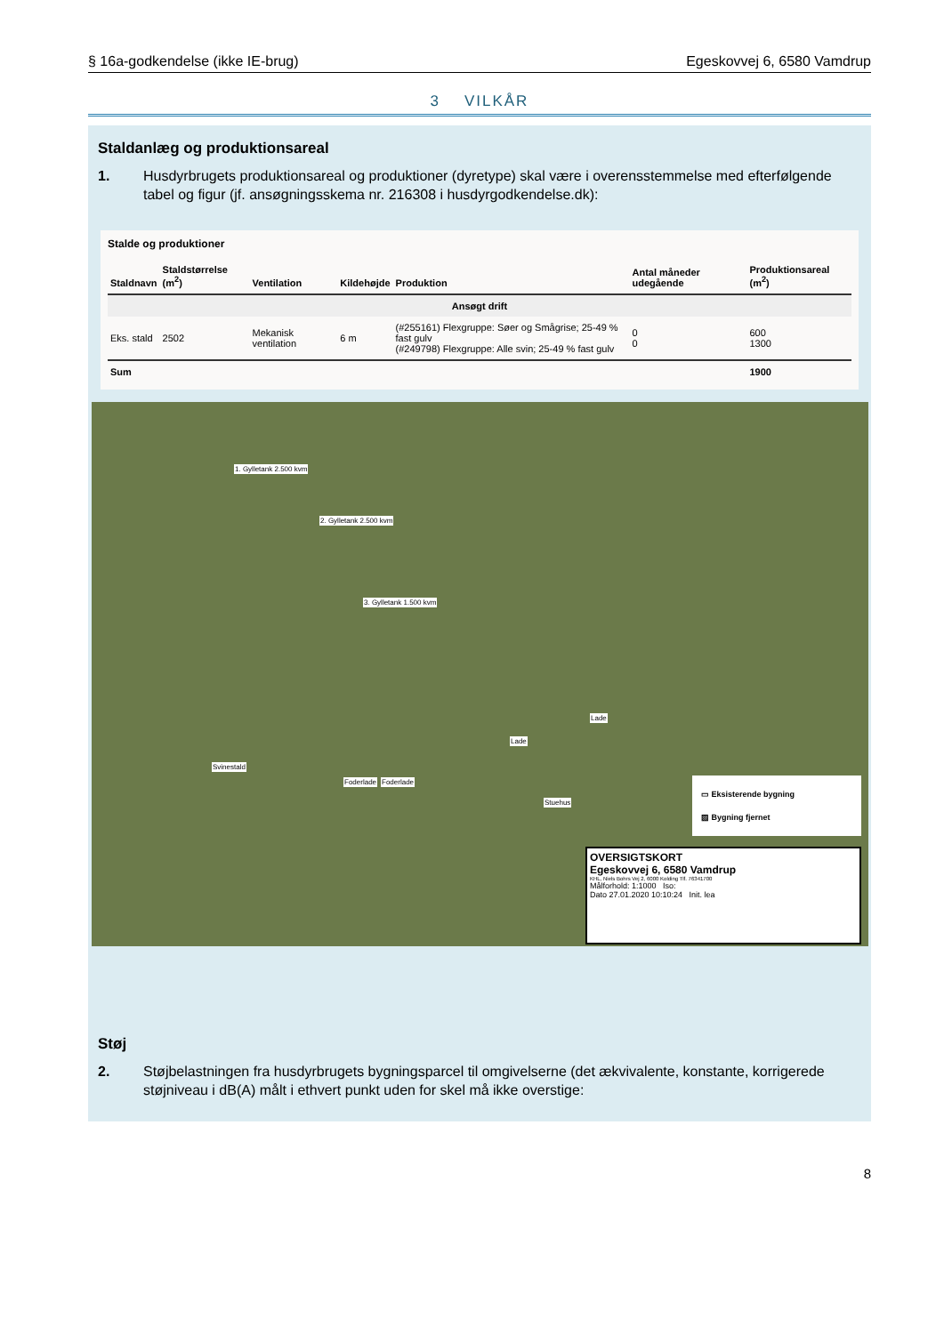§ 16a-godkendelse (ikke IE-brug) Egeskovvej 6, 6580 Vamdrup
3 VILKÅR
Staldanlæg og produktionsareal
1. Husdyrbrugets produktionsareal og produktioner (dyretype) skal være i overensstemmelse med efterfølgende tabel og figur (jf. ansøgningsskema nr. 216308 i husdyrgodkendelse.dk):
Stalde og produktioner
| Staldnavn | Staldstørrelse (m<sup>2</sup>) | Ventilation | Kildehøjde | Produktion | Antal måneder udegående | Produktionsareal (m<sup>2</sup>) |
| --- | --- | --- | --- | --- | --- | --- |
| Ansøgt drift | | | | | | |
| Eks. stald | 2502 | Mekanisk ventilation | 6 m | (#255161) Flexgruppe: Søer og Smågrise; 25-49 % fast gulv (#249798) Flexgruppe: Alle svin; 25-49 % fast gulv | 0 0 | 600 1300 |
| Sum | | | | | | 1900 |
1. Gylletank 2.500 kvm
2. Gylletank 2.500 kvm
3. Gylletank 1.500 kvm
Svinestald
Foderlade Foderlade
Lade
Lade
Stuehus
▭ Eksisterende bygning
▨ Bygning fjernet
OVERSIGTSKORT
Egeskovvej 6, 6580 Vamdrup
KHL, Niels Bohrs Vej 2, 6000 Kolding Tlf. 76341700
Målforhold: 1:1000 Iso:
Dato 27.01.2020 10:10:24 Init. lea
Støj
2. Støjbelastningen fra husdyrbrugets bygningsparcel til omgivelserne (det ækvivalente, konstante, korrigerede støjniveau i dB(A) målt i ethvert punkt uden for skel må ikke overstige:
8